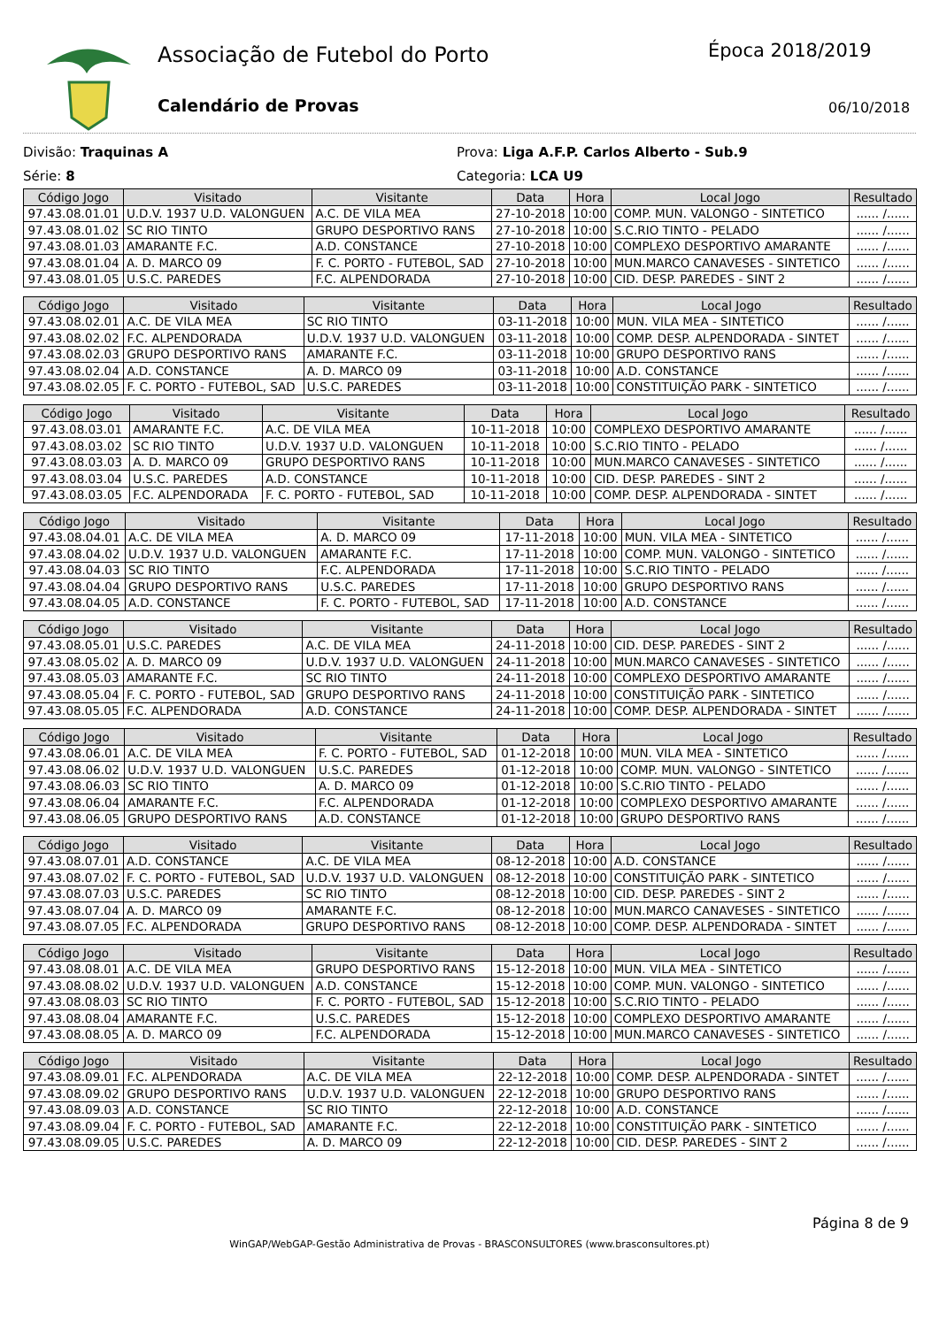Associação de Futebol do Porto Época 2018/2019
Calendário de Provas 06/10/2018
Divisão: Traquinas A
Série: 8
Prova: Liga A.F.P. Carlos Alberto - Sub.9
Categoria: LCA U9
| Código Jogo | Visitado | Visitante | Data | Hora | Local Jogo | Resultado |
| --- | --- | --- | --- | --- | --- | --- |
| 97.43.08.01.01 | U.D.V. 1937 U.D. VALONGUEN | A.C. DE VILA MEA | 27-10-2018 | 10:00 | COMP. MUN. VALONGO - SINTETICO | ...... /...... |
| 97.43.08.01.02 | SC RIO TINTO | GRUPO DESPORTIVO RANS | 27-10-2018 | 10:00 | S.C.RIO TINTO - PELADO | ...... /...... |
| 97.43.08.01.03 | AMARANTE F.C. | A.D. CONSTANCE | 27-10-2018 | 10:00 | COMPLEXO DESPORTIVO AMARANTE | ...... /...... |
| 97.43.08.01.04 | A. D. MARCO 09 | F. C. PORTO - FUTEBOL, SAD | 27-10-2018 | 10:00 | MUN.MARCO CANAVESES - SINTETICO | ...... /...... |
| 97.43.08.01.05 | U.S.C. PAREDES | F.C. ALPENDORADA | 27-10-2018 | 10:00 | CID. DESP. PAREDES - SINT 2 | ...... /...... |
| Código Jogo | Visitado | Visitante | Data | Hora | Local Jogo | Resultado |
| --- | --- | --- | --- | --- | --- | --- |
| 97.43.08.02.01 | A.C. DE VILA MEA | SC RIO TINTO | 03-11-2018 | 10:00 | MUN. VILA MEA - SINTETICO | ...... /...... |
| 97.43.08.02.02 | F.C. ALPENDORADA | U.D.V. 1937 U.D. VALONGUEN | 03-11-2018 | 10:00 | COMP. DESP. ALPENDORADA - SINTET | ...... /...... |
| 97.43.08.02.03 | GRUPO DESPORTIVO RANS | AMARANTE F.C. | 03-11-2018 | 10:00 | GRUPO DESPORTIVO RANS | ...... /...... |
| 97.43.08.02.04 | A.D. CONSTANCE | A. D. MARCO 09 | 03-11-2018 | 10:00 | A.D. CONSTANCE | ...... /...... |
| 97.43.08.02.05 | F. C. PORTO - FUTEBOL, SAD | U.S.C. PAREDES | 03-11-2018 | 10:00 | CONSTITUIÇÃO PARK - SINTETICO | ...... /...... |
| Código Jogo | Visitado | Visitante | Data | Hora | Local Jogo | Resultado |
| --- | --- | --- | --- | --- | --- | --- |
| 97.43.08.03.01 | AMARANTE F.C. | A.C. DE VILA MEA | 10-11-2018 | 10:00 | COMPLEXO DESPORTIVO AMARANTE | ...... /...... |
| 97.43.08.03.02 | SC RIO TINTO | U.D.V. 1937 U.D. VALONGUEN | 10-11-2018 | 10:00 | S.C.RIO TINTO - PELADO | ...... /...... |
| 97.43.08.03.03 | A. D. MARCO 09 | GRUPO DESPORTIVO RANS | 10-11-2018 | 10:00 | MUN.MARCO CANAVESES - SINTETICO | ...... /...... |
| 97.43.08.03.04 | U.S.C. PAREDES | A.D. CONSTANCE | 10-11-2018 | 10:00 | CID. DESP. PAREDES - SINT 2 | ...... /...... |
| 97.43.08.03.05 | F.C. ALPENDORADA | F. C. PORTO - FUTEBOL, SAD | 10-11-2018 | 10:00 | COMP. DESP. ALPENDORADA - SINTET | ...... /...... |
| Código Jogo | Visitado | Visitante | Data | Hora | Local Jogo | Resultado |
| --- | --- | --- | --- | --- | --- | --- |
| 97.43.08.04.01 | A.C. DE VILA MEA | A. D. MARCO 09 | 17-11-2018 | 10:00 | MUN. VILA MEA - SINTETICO | ...... /...... |
| 97.43.08.04.02 | U.D.V. 1937 U.D. VALONGUEN | AMARANTE F.C. | 17-11-2018 | 10:00 | COMP. MUN. VALONGO - SINTETICO | ...... /...... |
| 97.43.08.04.03 | SC RIO TINTO | F.C. ALPENDORADA | 17-11-2018 | 10:00 | S.C.RIO TINTO - PELADO | ...... /...... |
| 97.43.08.04.04 | GRUPO DESPORTIVO RANS | U.S.C. PAREDES | 17-11-2018 | 10:00 | GRUPO DESPORTIVO RANS | ...... /...... |
| 97.43.08.04.05 | A.D. CONSTANCE | F. C. PORTO - FUTEBOL, SAD | 17-11-2018 | 10:00 | A.D. CONSTANCE | ...... /...... |
| Código Jogo | Visitado | Visitante | Data | Hora | Local Jogo | Resultado |
| --- | --- | --- | --- | --- | --- | --- |
| 97.43.08.05.01 | U.S.C. PAREDES | A.C. DE VILA MEA | 24-11-2018 | 10:00 | CID. DESP. PAREDES - SINT 2 | ...... /...... |
| 97.43.08.05.02 | A. D. MARCO 09 | U.D.V. 1937 U.D. VALONGUEN | 24-11-2018 | 10:00 | MUN.MARCO CANAVESES - SINTETICO | ...... /...... |
| 97.43.08.05.03 | AMARANTE F.C. | SC RIO TINTO | 24-11-2018 | 10:00 | COMPLEXO DESPORTIVO AMARANTE | ...... /...... |
| 97.43.08.05.04 | F. C. PORTO - FUTEBOL, SAD | GRUPO DESPORTIVO RANS | 24-11-2018 | 10:00 | CONSTITUIÇÃO PARK - SINTETICO | ...... /...... |
| 97.43.08.05.05 | F.C. ALPENDORADA | A.D. CONSTANCE | 24-11-2018 | 10:00 | COMP. DESP. ALPENDORADA - SINTET | ...... /...... |
| Código Jogo | Visitado | Visitante | Data | Hora | Local Jogo | Resultado |
| --- | --- | --- | --- | --- | --- | --- |
| 97.43.08.06.01 | A.C. DE VILA MEA | F. C. PORTO - FUTEBOL, SAD | 01-12-2018 | 10:00 | MUN. VILA MEA - SINTETICO | ...... /...... |
| 97.43.08.06.02 | U.D.V. 1937 U.D. VALONGUEN | U.S.C. PAREDES | 01-12-2018 | 10:00 | COMP. MUN. VALONGO - SINTETICO | ...... /...... |
| 97.43.08.06.03 | SC RIO TINTO | A. D. MARCO 09 | 01-12-2018 | 10:00 | S.C.RIO TINTO - PELADO | ...... /...... |
| 97.43.08.06.04 | AMARANTE F.C. | F.C. ALPENDORADA | 01-12-2018 | 10:00 | COMPLEXO DESPORTIVO AMARANTE | ...... /...... |
| 97.43.08.06.05 | GRUPO DESPORTIVO RANS | A.D. CONSTANCE | 01-12-2018 | 10:00 | GRUPO DESPORTIVO RANS | ...... /...... |
| Código Jogo | Visitado | Visitante | Data | Hora | Local Jogo | Resultado |
| --- | --- | --- | --- | --- | --- | --- |
| 97.43.08.07.01 | A.D. CONSTANCE | A.C. DE VILA MEA | 08-12-2018 | 10:00 | A.D. CONSTANCE | ...... /...... |
| 97.43.08.07.02 | F. C. PORTO - FUTEBOL, SAD | U.D.V. 1937 U.D. VALONGUEN | 08-12-2018 | 10:00 | CONSTITUIÇÃO PARK - SINTETICO | ...... /...... |
| 97.43.08.07.03 | U.S.C. PAREDES | SC RIO TINTO | 08-12-2018 | 10:00 | CID. DESP. PAREDES - SINT 2 | ...... /...... |
| 97.43.08.07.04 | A. D. MARCO 09 | AMARANTE F.C. | 08-12-2018 | 10:00 | MUN.MARCO CANAVESES - SINTETICO | ...... /...... |
| 97.43.08.07.05 | F.C. ALPENDORADA | GRUPO DESPORTIVO RANS | 08-12-2018 | 10:00 | COMP. DESP. ALPENDORADA - SINTET | ...... /...... |
| Código Jogo | Visitado | Visitante | Data | Hora | Local Jogo | Resultado |
| --- | --- | --- | --- | --- | --- | --- |
| 97.43.08.08.01 | A.C. DE VILA MEA | GRUPO DESPORTIVO RANS | 15-12-2018 | 10:00 | MUN. VILA MEA - SINTETICO | ...... /...... |
| 97.43.08.08.02 | U.D.V. 1937 U.D. VALONGUEN | A.D. CONSTANCE | 15-12-2018 | 10:00 | COMP. MUN. VALONGO - SINTETICO | ...... /...... |
| 97.43.08.08.03 | SC RIO TINTO | F. C. PORTO - FUTEBOL, SAD | 15-12-2018 | 10:00 | S.C.RIO TINTO - PELADO | ...... /...... |
| 97.43.08.08.04 | AMARANTE F.C. | U.S.C. PAREDES | 15-12-2018 | 10:00 | COMPLEXO DESPORTIVO AMARANTE | ...... /...... |
| 97.43.08.08.05 | A. D. MARCO 09 | F.C. ALPENDORADA | 15-12-2018 | 10:00 | MUN.MARCO CANAVESES - SINTETICO | ...... /...... |
| Código Jogo | Visitado | Visitante | Data | Hora | Local Jogo | Resultado |
| --- | --- | --- | --- | --- | --- | --- |
| 97.43.08.09.01 | F.C. ALPENDORADA | A.C. DE VILA MEA | 22-12-2018 | 10:00 | COMP. DESP. ALPENDORADA - SINTET | ...... /...... |
| 97.43.08.09.02 | GRUPO DESPORTIVO RANS | U.D.V. 1937 U.D. VALONGUEN | 22-12-2018 | 10:00 | GRUPO DESPORTIVO RANS | ...... /...... |
| 97.43.08.09.03 | A.D. CONSTANCE | SC RIO TINTO | 22-12-2018 | 10:00 | A.D. CONSTANCE | ...... /...... |
| 97.43.08.09.04 | F. C. PORTO - FUTEBOL, SAD | AMARANTE F.C. | 22-12-2018 | 10:00 | CONSTITUIÇÃO PARK - SINTETICO | ...... /...... |
| 97.43.08.09.05 | U.S.C. PAREDES | A. D. MARCO 09 | 22-12-2018 | 10:00 | CID. DESP. PAREDES - SINT 2 | ...... /...... |
Página 8 de 9
WinGAP/WebGAP-Gestão Administrativa de Provas - BRASCONSULTORES (www.brasconsultores.pt)